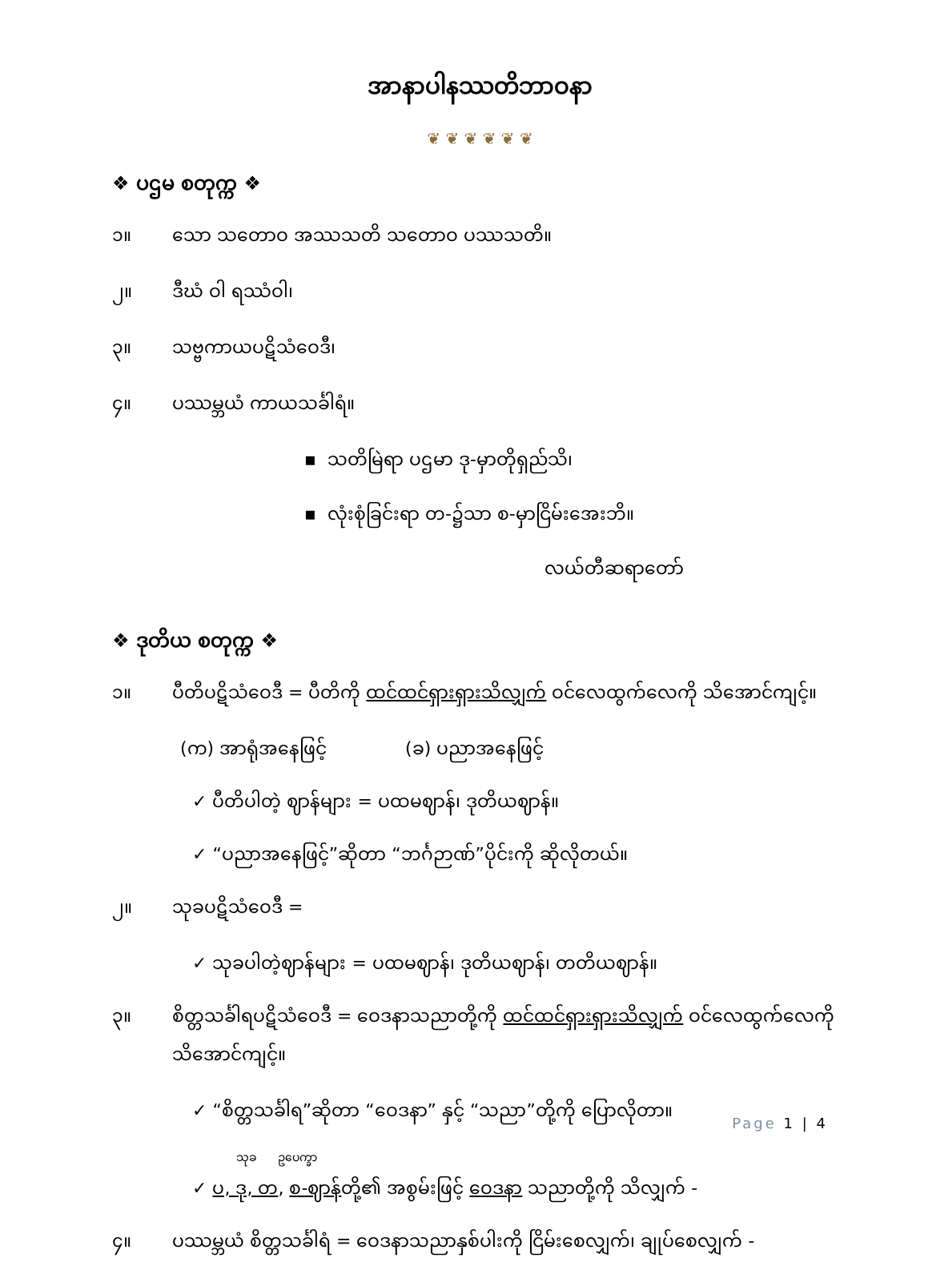အာနာပါနဿတိဘာဝနာ
❦ ❦ ❦ ❦ ❦ ❦
❖ ပဌမ စတုက္က ❖
၁။ သော သတောဝ အဿသတိ သတောဝ ပဿသတိ။
၂။ ဒီဃံ ဝါ ရဿံဝါ၊
၃။ သဗ္ဗကာယပဋိသံဝေဒီ၊
၄။ ပဿမ္ဘယံ ကာယသင်္ခါရံ။
▪ သတိမြဲရာ ပဌမာ ဒု-မှာတိုရှည်သိ၊
▪ လုံးစုံခြင်းရာ တ-၌သာ စ-မှာငြိမ်းအေးဘိ။
လယ်တီဆရာတော်
❖ ဒုတိယ စတုက္က ❖
၁။ ပီတိပဋိသံဝေဒီ = ပီတိကို ထင်ထင်ရှားရှားသိလျှက် ဝင်လေထွက်လေကို သိအောင်ကျင့်။
(က) အာရုံအနေဖြင့် (ခ) ပညာအနေဖြင့်
✓ ပီတိပါတဲ့ ဈာန်များ = ပထမဈာန်၊ ဒုတိယဈာန်။
✓ “ပညာအနေဖြင့်”ဆိုတာ “ဘင်္ဂဉာဏ်”ပိုင်းကို ဆိုလိုတယ်။
၂။ သုခပဋိသံဝေဒီ =
✓ သုခပါတဲ့ဈာန်များ = ပထမဈာန်၊ ဒုတိယဈာန်၊ တတိယဈာန်။
၃။ စိတ္တသင်္ခါရပဋိသံဝေဒီ = ဝေဒနာသညာတို့ကို ထင်ထင်ရှားရှားသိလျှက် ဝင်လေထွက်လေကို သိအောင်ကျင့်။
✓ “စိတ္တသင်္ခါရ”ဆိုတာ “ဝေဒနာ” နှင့် “သညာ”တို့ကို ပြောလိုတာ။
သုခ ဥပေက္ခာ
✓ ပ, ဒု, တ, စ-ဈာန်တို့၏ အစွမ်းဖြင့် ဝေဒနာ သညာတို့ကို သိလျှက် -
၄။ ပဿမ္ဘယံ စိတ္တသင်္ခါရံ = ဝေဒနာသညာနှစ်ပါးကို ငြိမ်းစေလျှက်၊ ချုပ်စေလျှက် -
Page 1 | 4